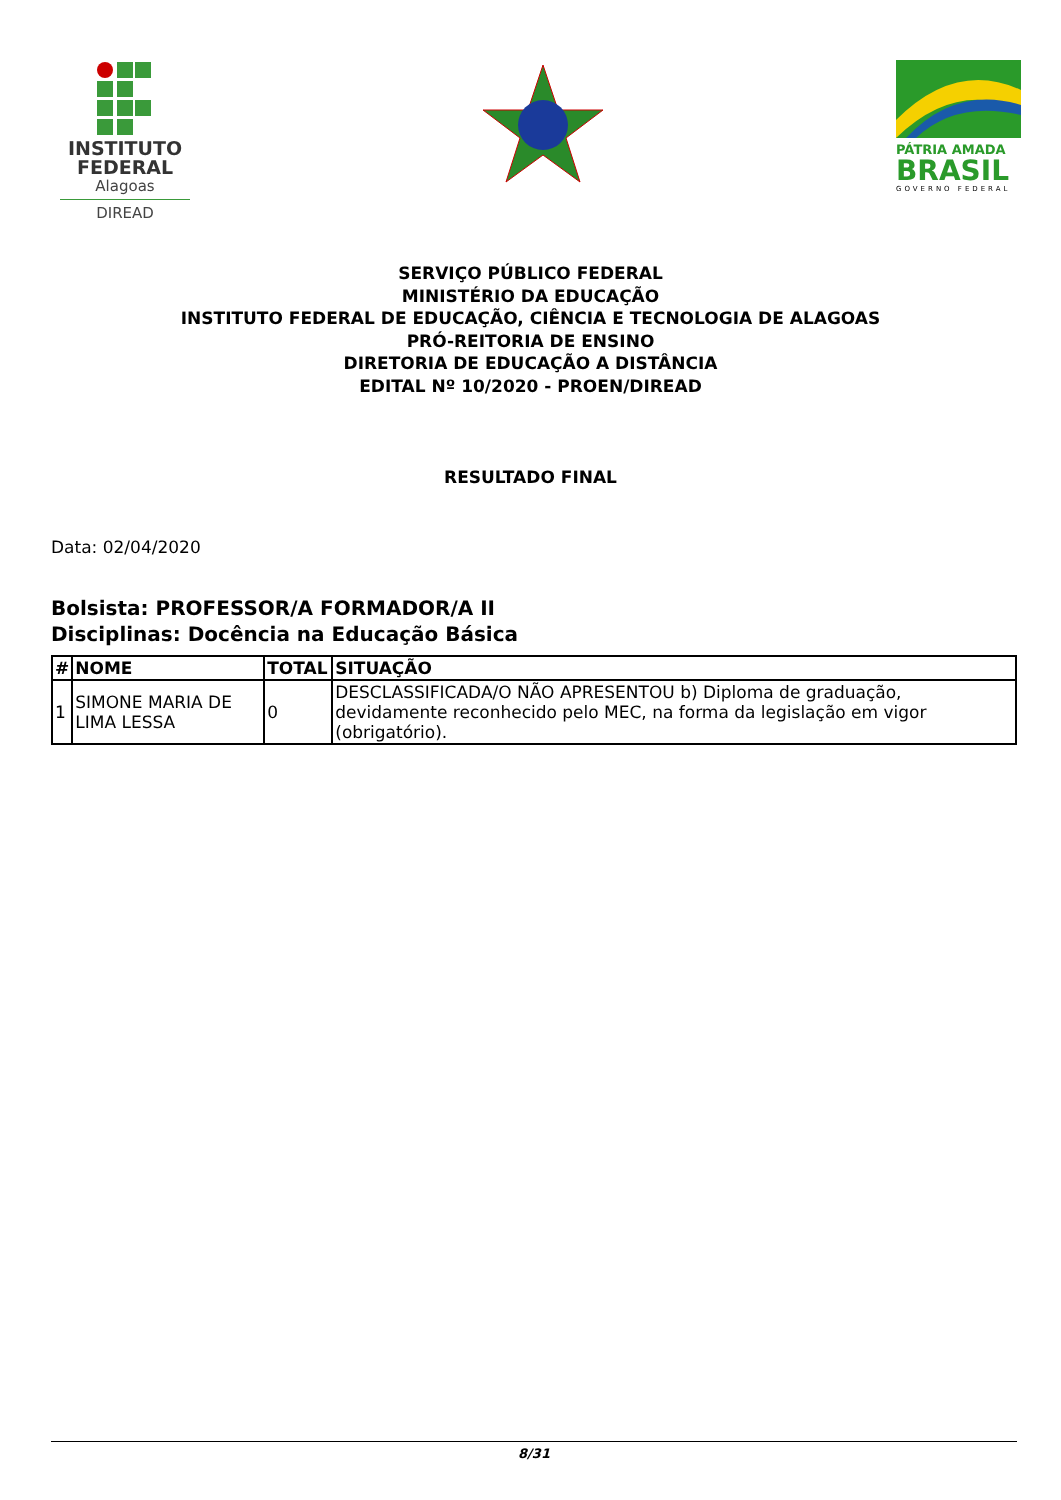INSTITUTO
FEDERAL
Alagoas
DIREAD
PÁTRIA AMADA
BRASIL
GOVERNO FEDERAL
SERVIÇO PÚBLICO FEDERAL
MINISTÉRIO DA EDUCAÇÃO
INSTITUTO FEDERAL DE EDUCAÇÃO, CIÊNCIA E TECNOLOGIA DE ALAGOAS
PRÓ-REITORIA DE ENSINO
DIRETORIA DE EDUCAÇÃO A DISTÂNCIA
EDITAL Nº 10/2020 - PROEN/DIREAD
RESULTADO FINAL
Data: 02/04/2020
Bolsista: PROFESSOR/A FORMADOR/A II
Disciplinas: Docência na Educação Básica
| # | NOME | TOTAL | SITUAÇÃO |
| --- | --- | --- | --- |
| 1 | SIMONE MARIA DE LIMA LESSA | 0 | DESCLASSIFICADA/O NÃO APRESENTOU b) Diploma de graduação, devidamente reconhecido pelo MEC, na forma da legislação em vigor (obrigatório). |
8/31